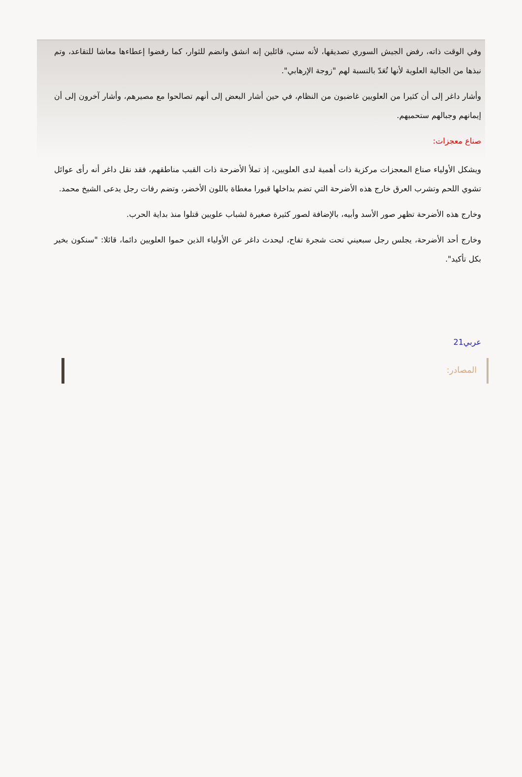وفي الوقت ذاته، رفض الجيش السوري تصديقها، لأنه سني، قائلين إنه انشق وانضم للثوار، كما رفضوا إعطاءها معاشا للتقاعد، وتم نبذها من الجالية العلوية لأنها تُعَدّ بالنسبة لهم "زوجة الإرهابي".
وأشار داغر إلى أن كثيرا من العلويين غاضبون من النظام، في حين أشار البعض إلى أنهم تصالحوا مع مصيرهم، وأشار آخرون إلى أن إيمانهم وجبالهم ستحميهم.
صناع معجزات:
ويشكل الأولياء صناع المعجزات مركزية ذات أهمية لدى العلويين، إذ تملأ الأضرحة ذات القبب مناطقهم، فقد نقل داغر أنه رأى عوائل تشوي اللحم وتشرب العرق خارج هذه الأضرحة التي تضم بداخلها قبورا مغطاة باللون الأخضر، وتضم رفات رجل يدعى الشيخ محمد.
وخارج هذه الأضرحة تظهر صور الأسد وأبيه، بالإضافة لصور كثيرة صغيرة لشباب علويين قتلوا منذ بداية الحرب.
وخارج أحد الأضرحة، يجلس رجل سبعيني تحت شجرة تفاح، ليحدث داغر عن الأولياء الذين حموا العلويين دائما، قائلا: "سنكون بخير بكل تأكيد".
عربي21
المصادر: